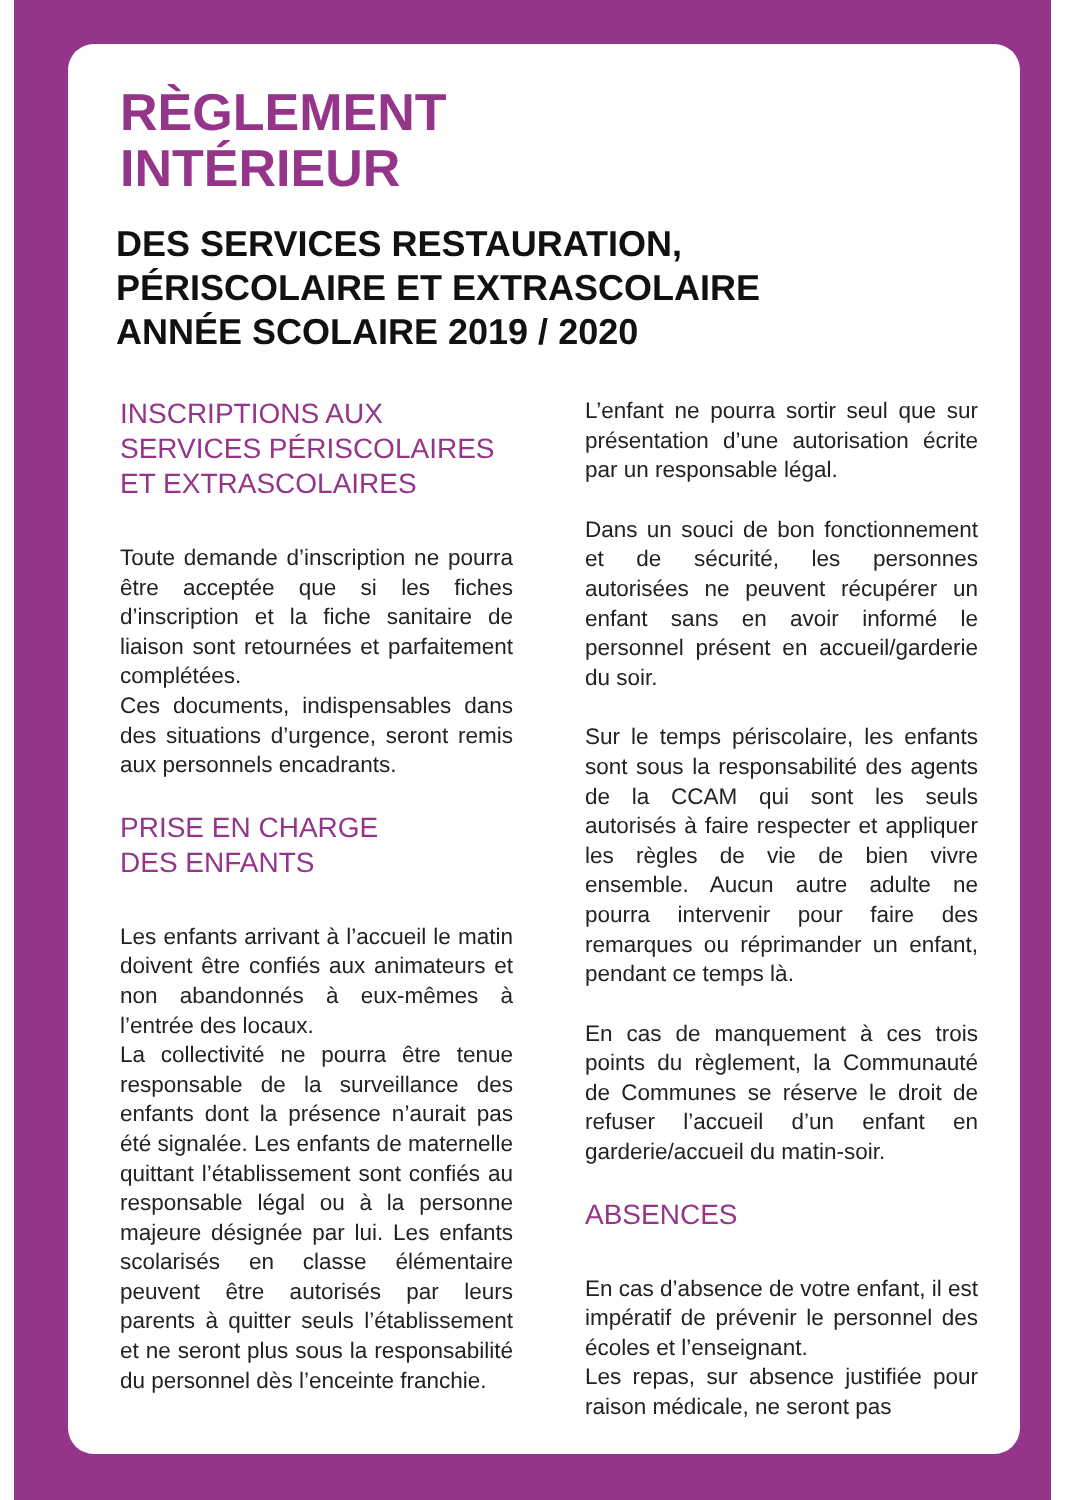RÈGLEMENT
INTÉRIEUR
DES SERVICES RESTAURATION,
PÉRISCOLAIRE ET EXTRASCOLAIRE
ANNÉE SCOLAIRE 2019 / 2020
INSCRIPTIONS AUX
SERVICES PÉRISCOLAIRES
ET EXTRASCOLAIRES
Toute demande d’inscription ne pourra être acceptée que si les fiches d’inscription et la fiche sanitaire de liaison sont retournées et parfaitement complétées.
Ces documents, indispensables dans des situations d’urgence, seront remis aux personnels encadrants.
PRISE EN CHARGE
DES ENFANTS
Les enfants arrivant à l’accueil le matin doivent être confiés aux animateurs et non abandonnés à eux-mêmes à l’entrée des locaux.
La collectivité ne pourra être tenue responsable de la surveillance des enfants dont la présence n’aurait pas été signalée. Les enfants de maternelle quittant l’établissement sont confiés au responsable légal ou à la personne majeure désignée par lui. Les enfants scolarisés en classe élémentaire peuvent être autorisés par leurs parents à quitter seuls l’établissement et ne seront plus sous la responsabilité du personnel dès l’enceinte franchie.
L’enfant ne pourra sortir seul que sur présentation d’une autorisation écrite par un responsable légal.
Dans un souci de bon fonctionnement et de sécurité, les personnes autorisées ne peuvent récupérer un enfant sans en avoir informé le personnel présent en accueil/garderie du soir.
Sur le temps périscolaire, les enfants sont sous la responsabilité des agents de la CCAM qui sont les seuls autorisés à faire respecter et appliquer les règles de vie de bien vivre ensemble. Aucun autre adulte ne pourra intervenir pour faire des remarques ou réprimander un enfant, pendant ce temps là.
En cas de manquement à ces trois points du règlement, la Communauté de Communes se réserve le droit de refuser l’accueil d’un enfant en garderie/accueil du matin-soir.
ABSENCES
En cas d’absence de votre enfant, il est impératif de prévenir le personnel des écoles et l’enseignant.
Les repas, sur absence justifiée pour raison médicale, ne seront pas